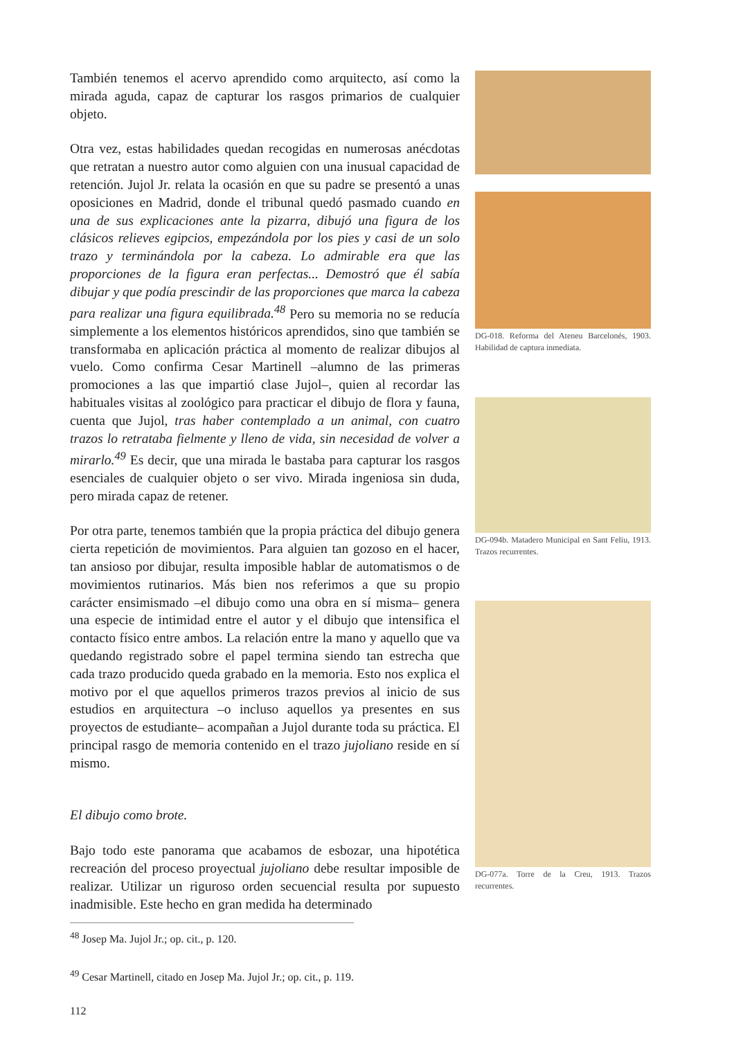También tenemos el acervo aprendido como arquitecto, así como la mirada aguda, capaz de capturar los rasgos primarios de cualquier objeto.
Otra vez, estas habilidades quedan recogidas en numerosas anécdotas que retratan a nuestro autor como alguien con una inusual capacidad de retención. Jujol Jr. relata la ocasión en que su padre se presentó a unas oposiciones en Madrid, donde el tribunal quedó pasmado cuando en una de sus explicaciones ante la pizarra, dibujó una figura de los clásicos relieves egipcios, empezándola por los pies y casi de un solo trazo y terminándola por la cabeza. Lo admirable era que las proporciones de la figura eran perfectas... Demostró que él sabía dibujar y que podía prescindir de las proporciones que marca la cabeza para realizar una figura equilibrada.<sup>48</sup> Pero su memoria no se reducía simplemente a los elementos históricos aprendidos, sino que también se transformaba en aplicación práctica al momento de realizar dibujos al vuelo. Como confirma Cesar Martinell –alumno de las primeras promociones a las que impartió clase Jujol–, quien al recordar las habituales visitas al zoológico para practicar el dibujo de flora y fauna, cuenta que Jujol, tras haber contemplado a un animal, con cuatro trazos lo retrataba fielmente y lleno de vida, sin necesidad de volver a mirarlo.<sup>49</sup> Es decir, que una mirada le bastaba para capturar los rasgos esenciales de cualquier objeto o ser vivo. Mirada ingeniosa sin duda, pero mirada capaz de retener.
Por otra parte, tenemos también que la propia práctica del dibujo genera cierta repetición de movimientos. Para alguien tan gozoso en el hacer, tan ansioso por dibujar, resulta imposible hablar de automatismos o de movimientos rutinarios. Más bien nos referimos a que su propio carácter ensimismado –el dibujo como una obra en sí misma– genera una especie de intimidad entre el autor y el dibujo que intensifica el contacto físico entre ambos. La relación entre la mano y aquello que va quedando registrado sobre el papel termina siendo tan estrecha que cada trazo producido queda grabado en la memoria. Esto nos explica el motivo por el que aquellos primeros trazos previos al inicio de sus estudios en arquitectura –o incluso aquellos ya presentes en sus proyectos de estudiante– acompañan a Jujol durante toda su práctica. El principal rasgo de memoria contenido en el trazo jujoliano reside en sí mismo.
El dibujo como brote.
Bajo todo este panorama que acabamos de esbozar, una hipotética recreación del proceso proyectual jujoliano debe resultar imposible de realizar. Utilizar un riguroso orden secuencial resulta por supuesto inadmisible. Este hecho en gran medida ha determinado
<sup>48</sup> Josep Ma. Jujol Jr.; op. cit., p. 120.
<sup>49</sup> Cesar Martinell, citado en Josep Ma. Jujol Jr.; op. cit., p. 119.
112
DG-018. Reforma del Ateneu Barcelonés, 1903. Habilidad de captura inmediata.
DG-094b. Matadero Municipal en Sant Feliu, 1913. Trazos recurrentes.
DG-077a. Torre de la Creu, 1913. Trazos recurrentes.